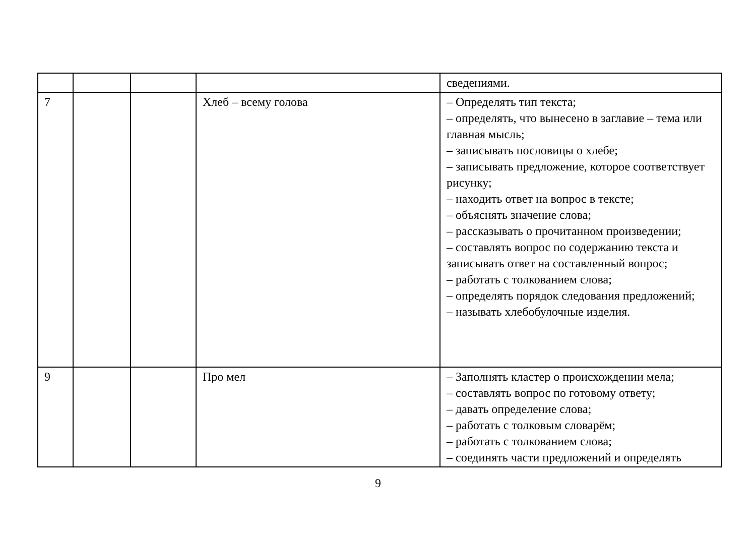| | | | | сведениями. |
| 7 | | | Хлеб – всему голова | – Определять тип текста; – определять, что вынесено в заглавие – тема или главная мысль; – записывать пословицы о хлебе; – записывать предложение, которое соответствует рисунку; – находить ответ на вопрос в тексте; – объяснять значение слова; – рассказывать о прочитанном произведении; – составлять вопрос по содержанию текста и записывать ответ на составленный вопрос; – работать с толкованием слова; – определять порядок следования предложений; – называть хлебобулочные изделия. |
| 9 | | | Про мел | – Заполнять кластер о происхождении мела; – составлять вопрос по готовому ответу; – давать определение слова; – работать с толковым словарём; – работать с толкованием слова; – соединять части предложений и определять |
9